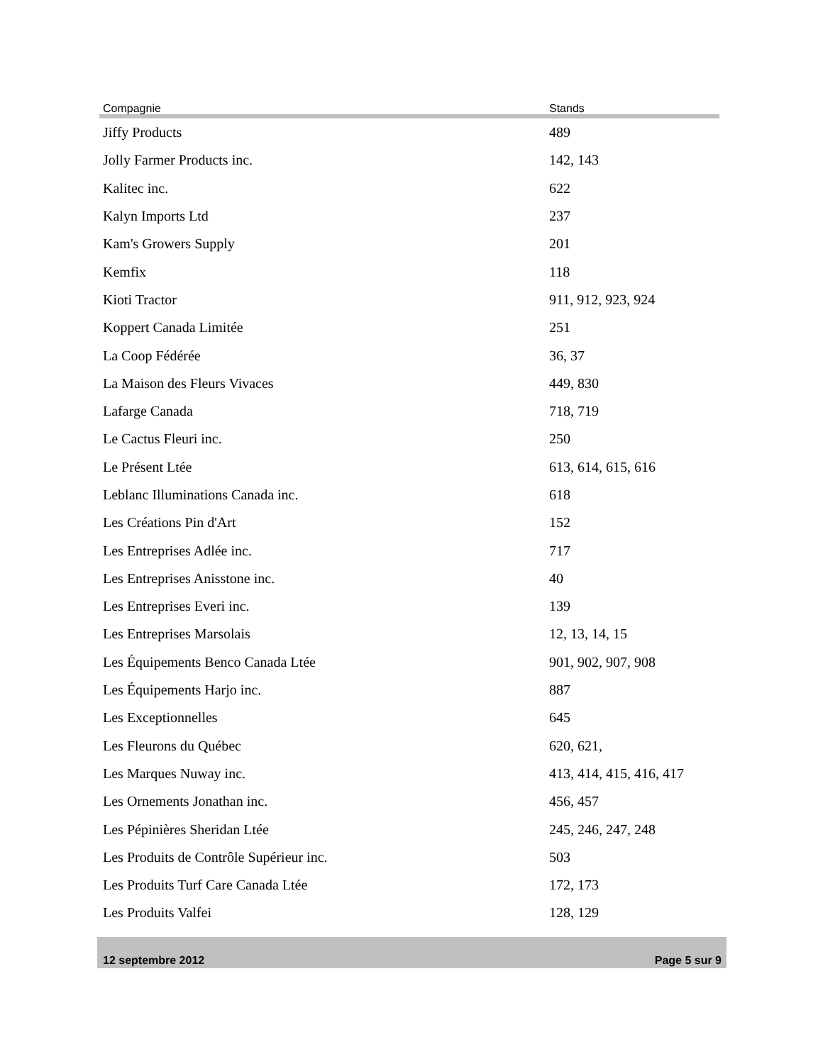| Compagnie | Stands |
| --- | --- |
| Jiffy Products | 489 |
| Jolly Farmer Products inc. | 142, 143 |
| Kalitec inc. | 622 |
| Kalyn Imports Ltd | 237 |
| Kam's Growers Supply | 201 |
| Kemfix | 118 |
| Kioti Tractor | 911, 912, 923, 924 |
| Koppert Canada Limitée | 251 |
| La Coop Fédérée | 36, 37 |
| La Maison des Fleurs Vivaces | 449, 830 |
| Lafarge Canada | 718, 719 |
| Le Cactus Fleuri inc. | 250 |
| Le Présent Ltée | 613, 614, 615, 616 |
| Leblanc Illuminations Canada inc. | 618 |
| Les Créations Pin d'Art | 152 |
| Les Entreprises Adlée inc. | 717 |
| Les Entreprises Anisstone inc. | 40 |
| Les Entreprises Everi inc. | 139 |
| Les Entreprises Marsolais | 12, 13, 14, 15 |
| Les Équipements Benco Canada Ltée | 901, 902, 907, 908 |
| Les Équipements Harjo inc. | 887 |
| Les Exceptionnelles | 645 |
| Les Fleurons du Québec | 620, 621, |
| Les Marques Nuway inc. | 413, 414, 415, 416, 417 |
| Les Ornements Jonathan inc. | 456, 457 |
| Les Pépinières Sheridan Ltée | 245, 246, 247, 248 |
| Les Produits de Contrôle Supérieur inc. | 503 |
| Les Produits Turf Care Canada Ltée | 172, 173 |
| Les Produits Valfei | 128, 129 |
12 septembre 2012 Page 5 sur 9